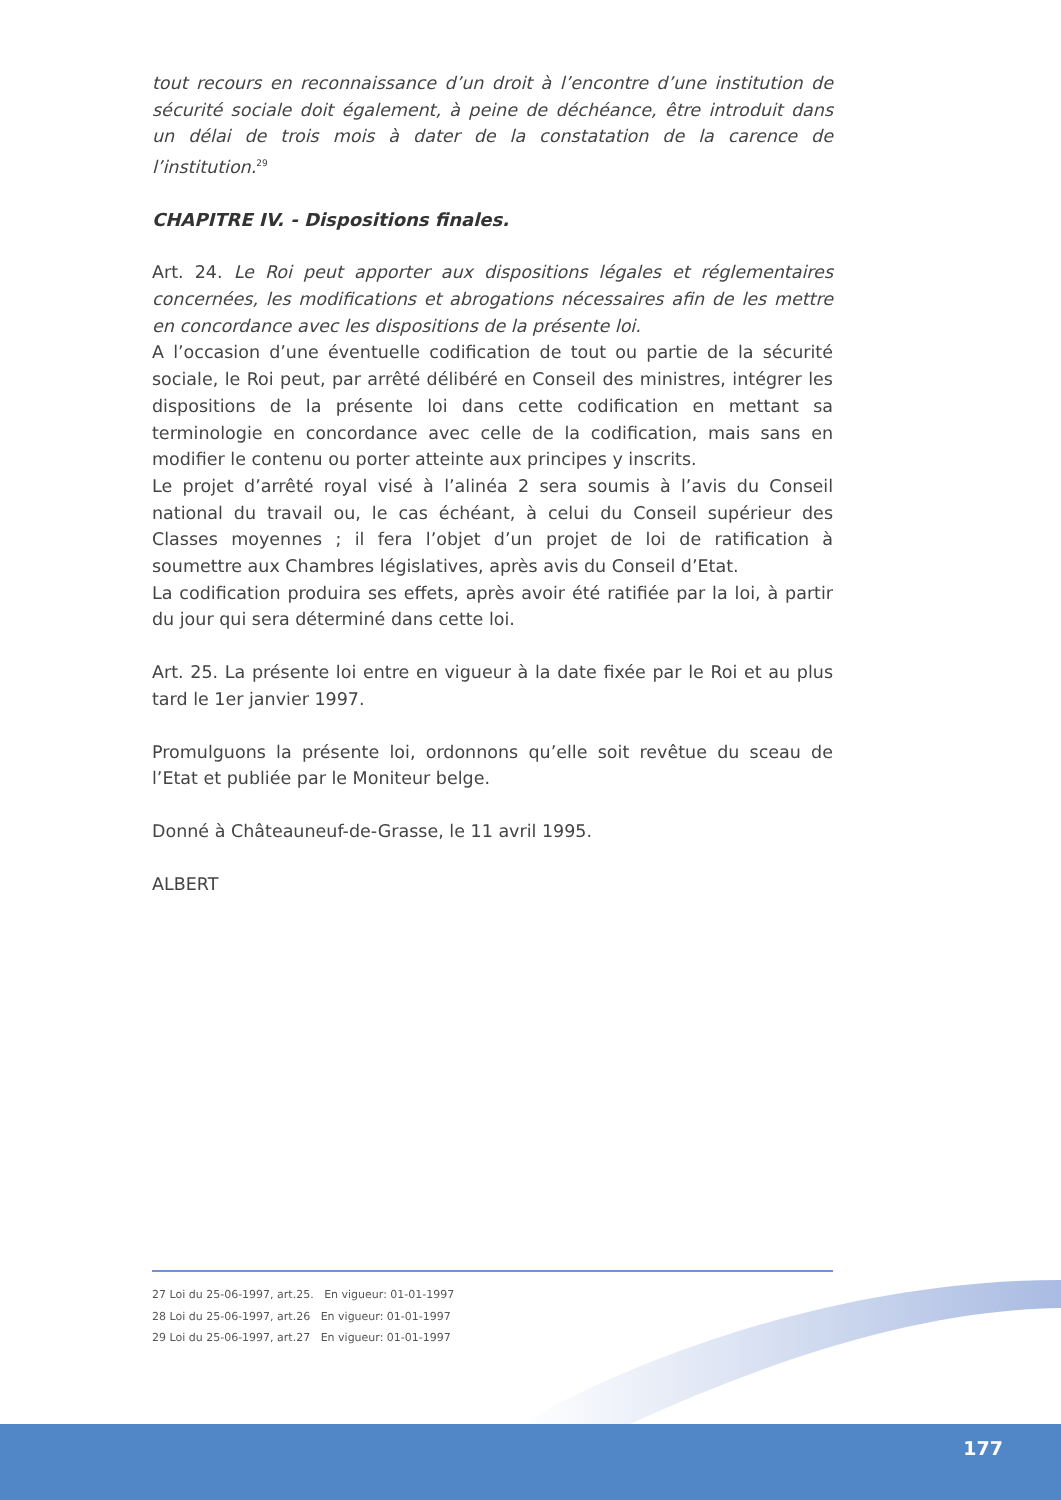tout recours en reconnaissance d’un droit à l’encontre d’une institution de sécurité sociale doit également, à peine de déchéance, être introduit dans un délai de trois mois à dater de la constatation de la carence de l’institution.<sup>29</sup>
CHAPITRE IV. - Dispositions finales.
Art. 24. Le Roi peut apporter aux dispositions légales et réglementaires concernées, les modifications et abrogations nécessaires afin de les mettre en concordance avec les dispositions de la présente loi.
A l’occasion d’une éventuelle codification de tout ou partie de la sécurité sociale, le Roi peut, par arrêté délibéré en Conseil des ministres, intégrer les dispositions de la présente loi dans cette codification en mettant sa terminologie en concordance avec celle de la codification, mais sans en modifier le contenu ou porter atteinte aux principes y inscrits.
Le projet d’arrêté royal visé à l’alinéa 2 sera soumis à l’avis du Conseil national du travail ou, le cas échéant, à celui du Conseil supérieur des Classes moyennes ; il fera l’objet d’un projet de loi de ratification à soumettre aux Chambres législatives, après avis du Conseil d’Etat.
La codification produira ses effets, après avoir été ratifiée par la loi, à partir du jour qui sera déterminé dans cette loi.
Art. 25. La présente loi entre en vigueur à la date fixée par le Roi et au plus tard le 1er janvier 1997.
Promulguons la présente loi, ordonnons qu’elle soit revêtue du sceau de l’Etat et publiée par le Moniteur belge.
Donné à Châteauneuf-de-Grasse, le 11 avril 1995.
ALBERT
27 Loi du 25-06-1997, art.25. En vigueur: 01-01-1997
28 Loi du 25-06-1997, art.26 En vigueur: 01-01-1997
29 Loi du 25-06-1997, art.27 En vigueur: 01-01-1997
177